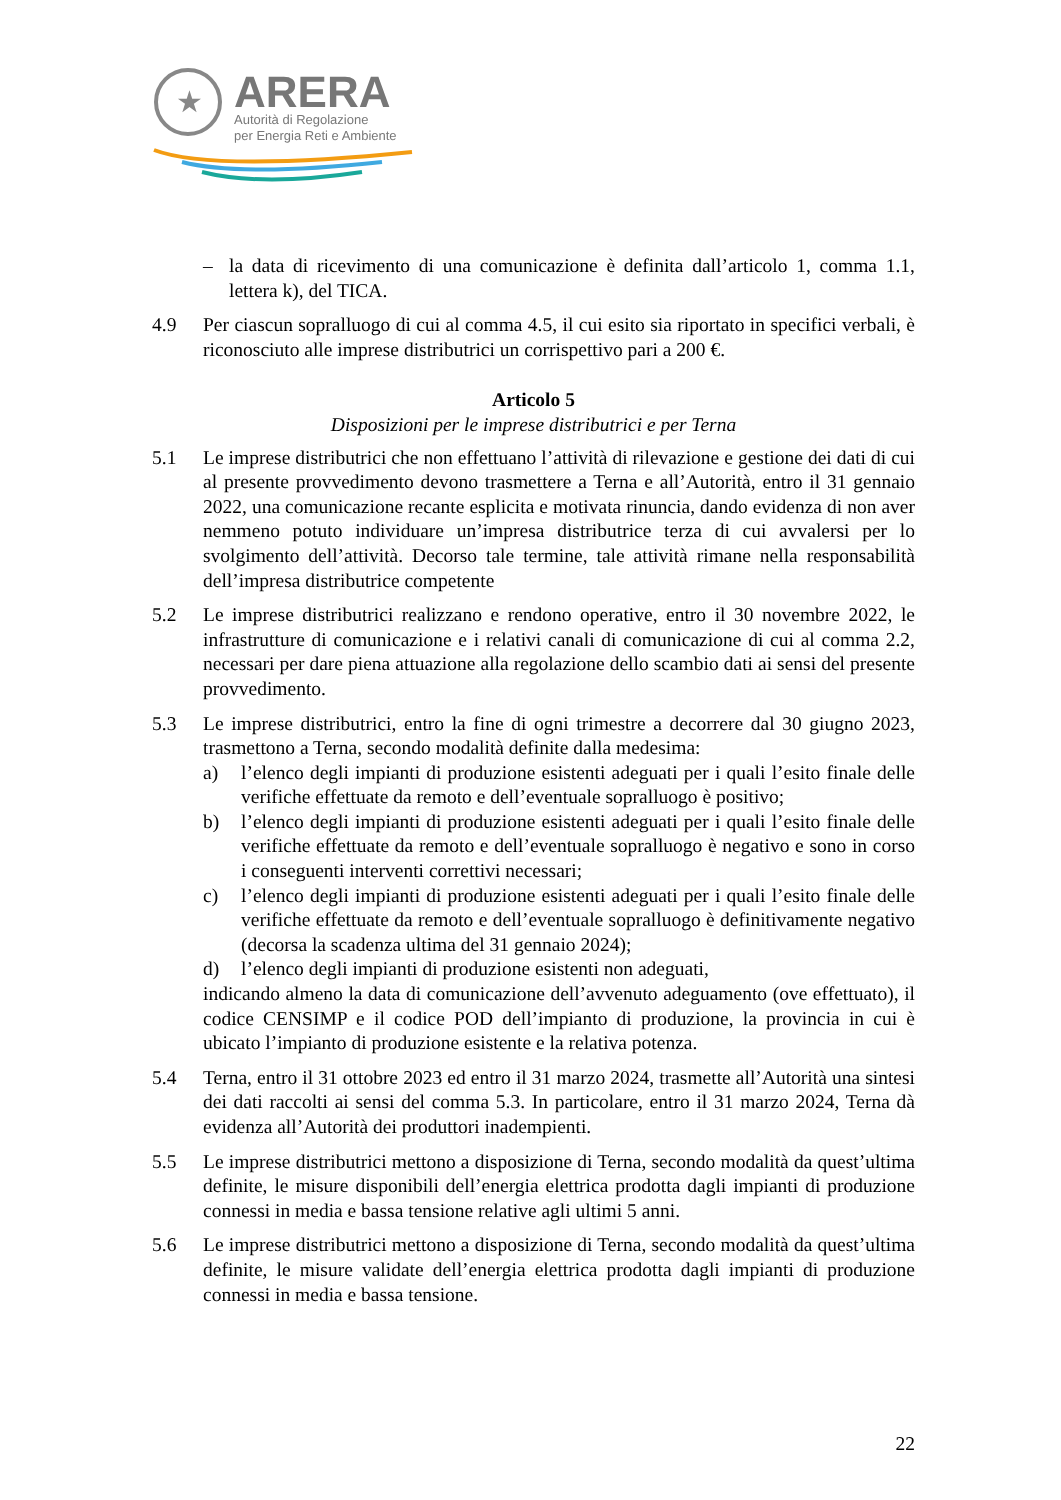★
ARERA
Autorità di Regolazione
per Energia Reti e Ambiente
– la data di ricevimento di una comunicazione è definita dall’articolo 1, comma 1.1, lettera k), del TICA.
4.9 Per ciascun sopralluogo di cui al comma 4.5, il cui esito sia riportato in specifici verbali, è riconosciuto alle imprese distributrici un corrispettivo pari a 200 €.
Articolo 5
Disposizioni per le imprese distributrici e per Terna
5.1 Le imprese distributrici che non effettuano l’attività di rilevazione e gestione dei dati di cui al presente provvedimento devono trasmettere a Terna e all’Autorità, entro il 31 gennaio 2022, una comunicazione recante esplicita e motivata rinuncia, dando evidenza di non aver nemmeno potuto individuare un’impresa distributrice terza di cui avvalersi per lo svolgimento dell’attività. Decorso tale termine, tale attività rimane nella responsabilità dell’impresa distributrice competente
5.2 Le imprese distributrici realizzano e rendono operative, entro il 30 novembre 2022, le infrastrutture di comunicazione e i relativi canali di comunicazione di cui al comma 2.2, necessari per dare piena attuazione alla regolazione dello scambio dati ai sensi del presente provvedimento.
5.3 Le imprese distributrici, entro la fine di ogni trimestre a decorrere dal 30 giugno 2023, trasmettono a Terna, secondo modalità definite dalla medesima:
a) l’elenco degli impianti di produzione esistenti adeguati per i quali l’esito finale delle verifiche effettuate da remoto e dell’eventuale sopralluogo è positivo;
b) l’elenco degli impianti di produzione esistenti adeguati per i quali l’esito finale delle verifiche effettuate da remoto e dell’eventuale sopralluogo è negativo e sono in corso i conseguenti interventi correttivi necessari;
c) l’elenco degli impianti di produzione esistenti adeguati per i quali l’esito finale delle verifiche effettuate da remoto e dell’eventuale sopralluogo è definitivamente negativo (decorsa la scadenza ultima del 31 gennaio 2024);
d) l’elenco degli impianti di produzione esistenti non adeguati,
indicando almeno la data di comunicazione dell’avvenuto adeguamento (ove effettuato), il codice CENSIMP e il codice POD dell’impianto di produzione, la provincia in cui è ubicato l’impianto di produzione esistente e la relativa potenza.
5.4 Terna, entro il 31 ottobre 2023 ed entro il 31 marzo 2024, trasmette all’Autorità una sintesi dei dati raccolti ai sensi del comma 5.3. In particolare, entro il 31 marzo 2024, Terna dà evidenza all’Autorità dei produttori inadempienti.
5.5 Le imprese distributrici mettono a disposizione di Terna, secondo modalità da quest’ultima definite, le misure disponibili dell’energia elettrica prodotta dagli impianti di produzione connessi in media e bassa tensione relative agli ultimi 5 anni.
5.6 Le imprese distributrici mettono a disposizione di Terna, secondo modalità da quest’ultima definite, le misure validate dell’energia elettrica prodotta dagli impianti di produzione connessi in media e bassa tensione.
22